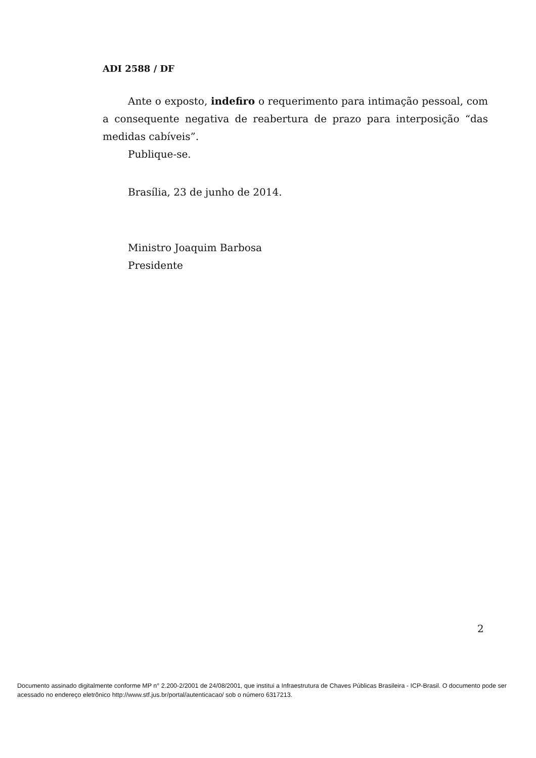ADI 2588 / DF
Ante o exposto, indefiro o requerimento para intimação pessoal, com a consequente negativa de reabertura de prazo para interposição “das medidas cabíveis”.
Publique-se.
Brasília, 23 de junho de 2014.
Ministro Joaquim Barbosa
Presidente
2
Documento assinado digitalmente conforme MP n° 2.200-2/2001 de 24/08/2001, que institui a Infraestrutura de Chaves Públicas Brasileira - ICP-Brasil. O documento pode ser acessado no endereço eletrônico http://www.stf.jus.br/portal/autenticacao/ sob o número 6317213.